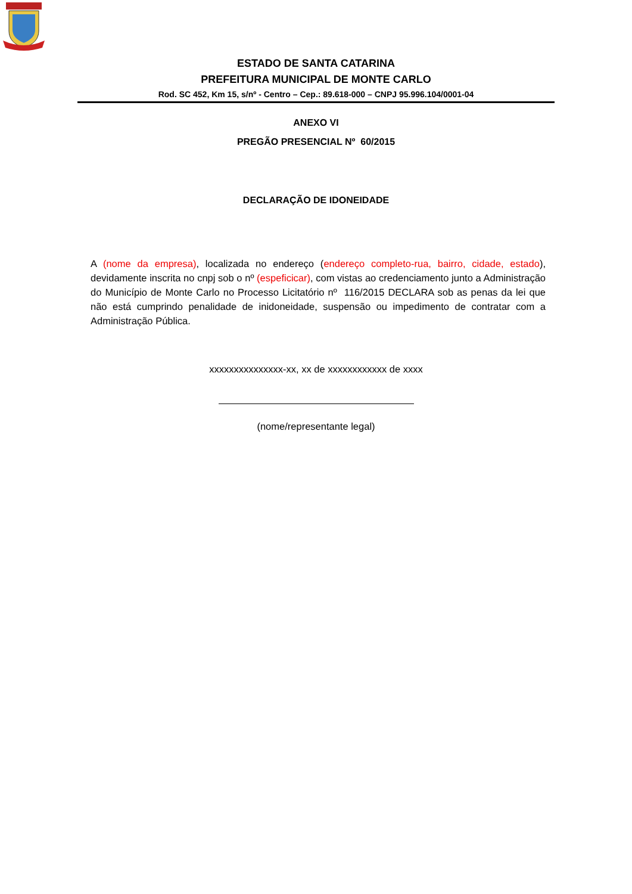ESTADO DE SANTA CATARINA
PREFEITURA MUNICIPAL DE MONTE CARLO
Rod. SC 452, Km 15, s/nº - Centro – Cep.: 89.618-000 – CNPJ 95.996.104/0001-04
ANEXO VI
PREGÃO PRESENCIAL Nº 60/2015
DECLARAÇÃO DE IDONEIDADE
A (nome da empresa), localizada no endereço (endereço completo-rua, bairro, cidade, estado), devidamente inscrita no cnpj sob o nº (espeficicar), com vistas ao credenciamento junto a Administração do Município de Monte Carlo no Processo Licitatório nº 116/2015 DECLARA sob as penas da lei que não está cumprindo penalidade de inidoneidade, suspensão ou impedimento de contratar com a Administração Pública.
xxxxxxxxxxxxxxx-xx, xx de xxxxxxxxxxxx de xxxx
(nome/representante legal)